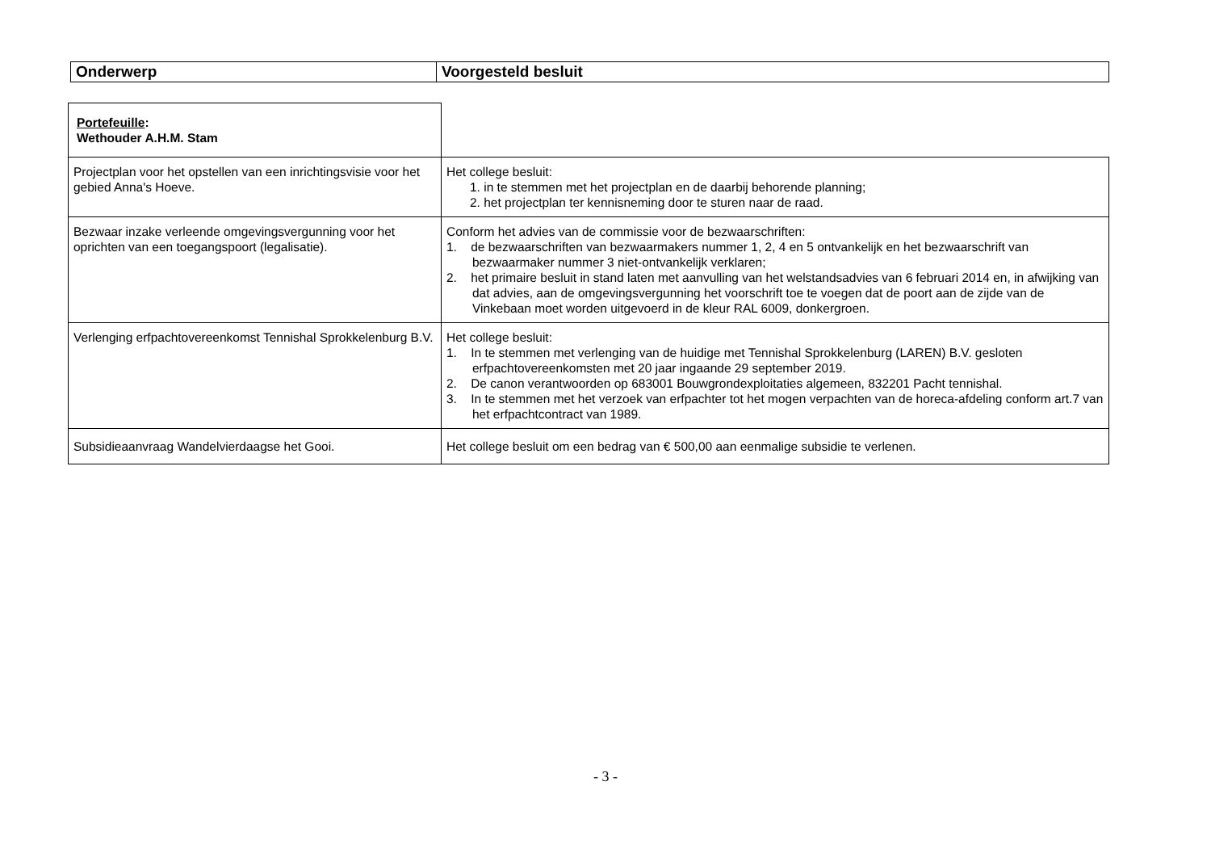| Onderwerp | Voorgesteld besluit |
| Portefeuille : Wethouder A.H.M. Stam | |
| Projectplan voor het opstellen van een inrichtingsvisie voor het gebied Anna's Hoeve. | Het college besluit: 1. in te stemmen met het projectplan en de daarbij behorende planning; 2. het projectplan ter kennisneming door te sturen naar de raad. |
| Bezwaar inzake verleende omgevingsvergunning voor het oprichten van een toegangspoort (legalisatie). | Conform het advies van de commissie voor de bezwaarschriften: 1. de bezwaarschriften van bezwaarmakers nummer 1, 2, 4 en 5 ontvankelijk en het bezwaarschrift van bezwaarmaker nummer 3 niet-ontvankelijk verklaren; 2. het primaire besluit in stand laten met aanvulling van het welstandsadvies van 6 februari 2014 en, in afwijking van dat advies, aan de omgevingsvergunning het voorschrift toe te voegen dat de poort aan de zijde van de Vinkebaan moet worden uitgevoerd in de kleur RAL 6009, donkergroen. |
| Verlenging erfpachtovereenkomst Tennishal Sprokkelenburg B.V. | Het college besluit: 1. In te stemmen met verlenging van de huidige met Tennishal Sprokkelenburg (LAREN) B.V. gesloten erfpachtovereenkomsten met 20 jaar ingaande 29 september 2019. 2. De canon verantwoorden op 683001 Bouwgrondexploitaties algemeen, 832201 Pacht tennishal. 3. In te stemmen met het verzoek van erfpachter tot het mogen verpachten van de horeca-afdeling conform art.7 van het erfpachtcontract van 1989. |
| Subsidieaanvraag Wandelvierdaagse het Gooi. | Het college besluit om een bedrag van € 500,00 aan eenmalige subsidie te verlenen. |
- 3 -